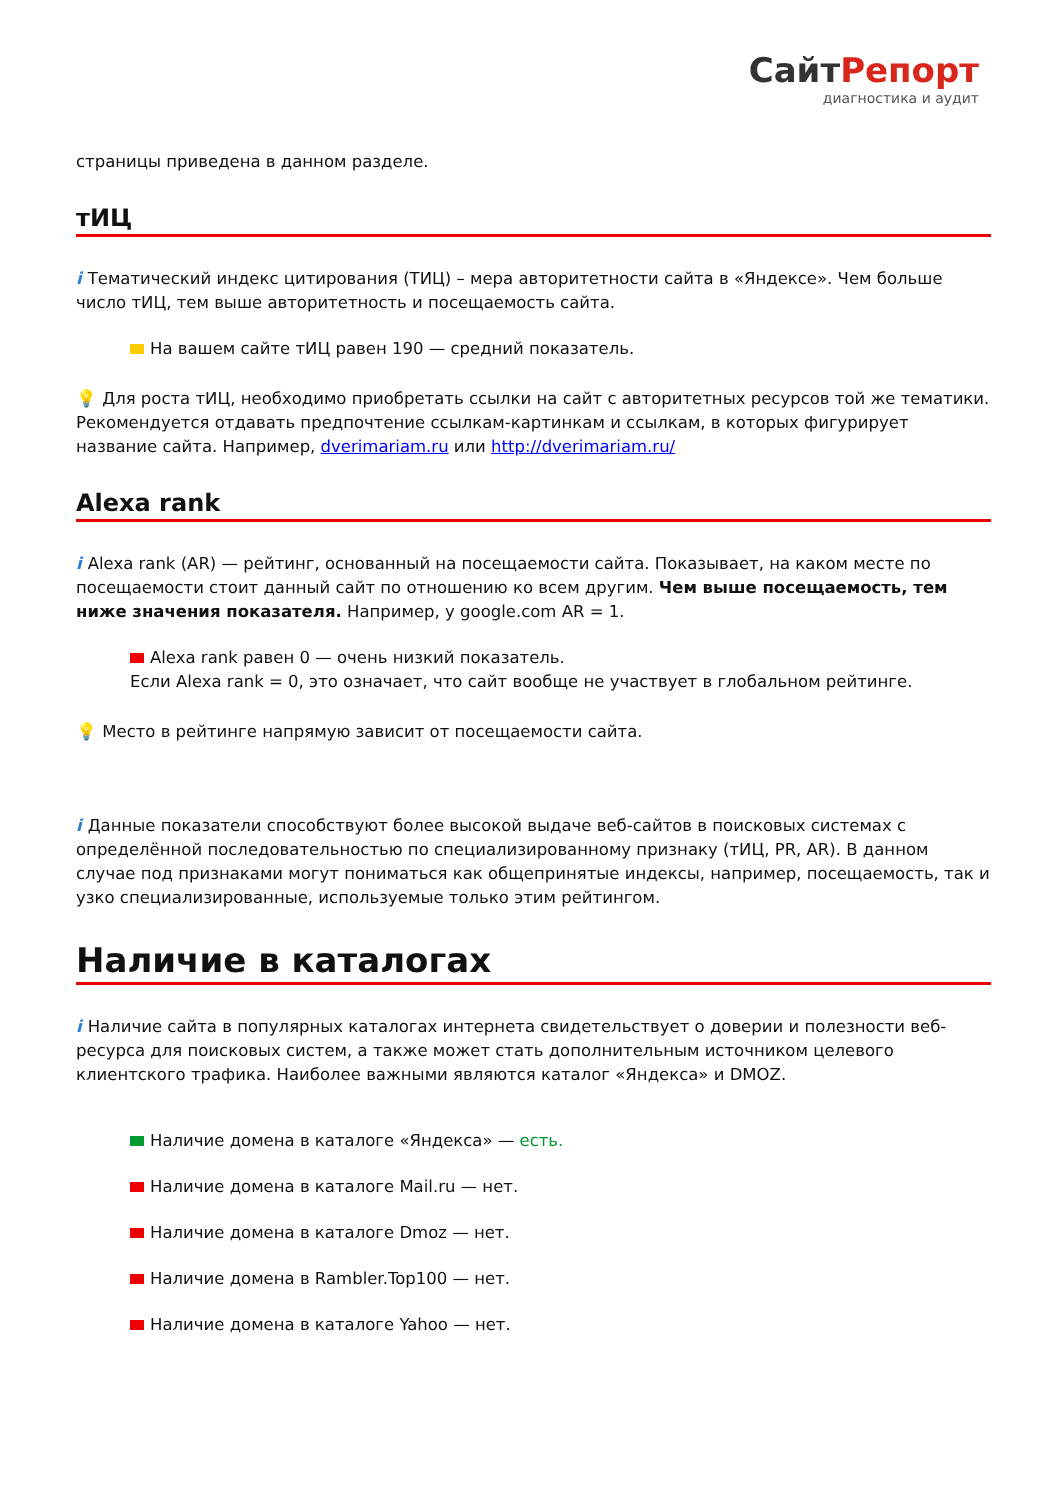СайтРепорт
диагностика и аудит
страницы приведена в данном разделе.
тИЦ
i Тематический индекс цитирования (ТИЦ) – мера авторитетности сайта в «Яндексе». Чем больше число тИЦ, тем выше авторитетность и посещаемость сайта.
На вашем сайте тИЦ равен 190 — средний показатель.
💡 Для роста тИЦ, необходимо приобретать ссылки на сайт с авторитетных ресурсов той же тематики. Рекомендуется отдавать предпочтение ссылкам-картинкам и ссылкам, в которых фигурирует название сайта. Например, dverimariam.ru или http://dverimariam.ru/
Alexa rank
i Alexa rank (AR) — рейтинг, основанный на посещаемости сайта. Показывает, на каком месте по посещаемости стоит данный сайт по отношению ко всем другим. Чем выше посещаемость, тем ниже значения показателя. Например, у google.com AR = 1.
Alexa rank равен 0 — очень низкий показатель.
Если Alexa rank = 0, это означает, что сайт вообще не участвует в глобальном рейтинге.
💡 Место в рейтинге напрямую зависит от посещаемости сайта.
i Данные показатели способствуют более высокой выдаче веб-сайтов в поисковых системах с определённой последовательностью по специализированному признаку (тИЦ, PR, AR). В данном случае под признаками могут пониматься как общепринятые индексы, например, посещаемость, так и узко специализированные, используемые только этим рейтингом.
Наличие в каталогах
i Наличие сайта в популярных каталогах интернета свидетельствует о доверии и полезности веб-ресурса для поисковых систем, а также может стать дополнительным источником целевого клиентского трафика. Наиболее важными являются каталог «Яндекса» и DMOZ.
Наличие домена в каталоге «Яндекса» — есть.
Наличие домена в каталоге Mail.ru — нет.
Наличие домена в каталоге Dmoz — нет.
Наличие домена в Rambler.Top100 — нет.
Наличие домена в каталоге Yahoo — нет.